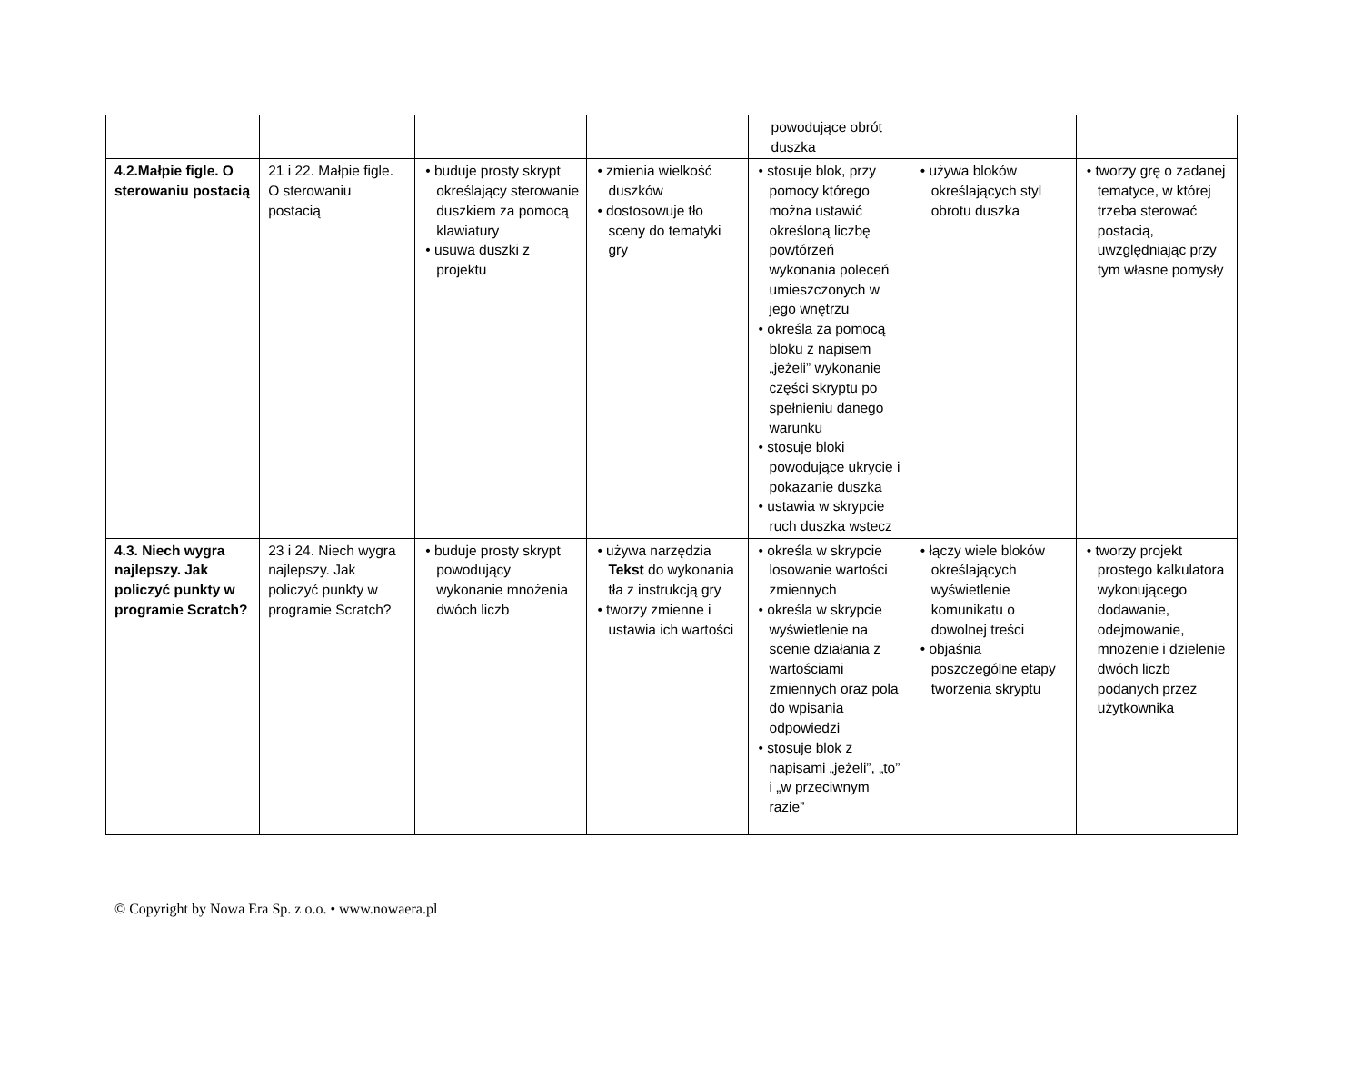| | | | | powodujące obrót duszka | | |
| 4.2.Małpie figle. O sterowaniu postacią | 21 i 22. Małpie figle. O sterowaniu postacią | • buduje prosty skrypt określający sterowanie duszkiem za pomocą klawiatury • usuwa duszki z projektu | • zmienia wielkość duszków • dostosowuje tło sceny do tematyki gry | • stosuje blok, przy pomocy którego można ustawić określoną liczbę powtórzeń wykonania poleceń umieszczonych w jego wnętrzu • określa za pomocą bloku z napisem „jeżeli” wykonanie części skryptu po spełnieniu danego warunku • stosuje bloki powodujące ukrycie i pokazanie duszka • ustawia w skrypcie ruch duszka wstecz | • używa bloków określających styl obrotu duszka | • tworzy grę o zadanej tematyce, w której trzeba sterować postacią, uwzględniając przy tym własne pomysły |
| 4.3. Niech wygra najlepszy. Jak policzyć punkty w programie Scratch? | 23 i 24. Niech wygra najlepszy. Jak policzyć punkty w programie Scratch? | • buduje prosty skrypt powodujący wykonanie mnożenia dwóch liczb | • używa narzędzia Tekst do wykonania tła z instrukcją gry • tworzy zmienne i ustawia ich wartości | • określa w skrypcie losowanie wartości zmiennych • określa w skrypcie wyświetlenie na scenie działania z wartościami zmiennych oraz pola do wpisania odpowiedzi • stosuje blok z napisami „jeżeli”, „to” i „w przeciwnym razie” | • łączy wiele bloków określających wyświetlenie komunikatu o dowolnej treści • objaśnia poszczególne etapy tworzenia skryptu | • tworzy projekt prostego kalkulatora wykonującego dodawanie, odejmowanie, mnożenie i dzielenie dwóch liczb podanych przez użytkownika |
© Copyright by Nowa Era Sp. z o.o. • www.nowaera.pl